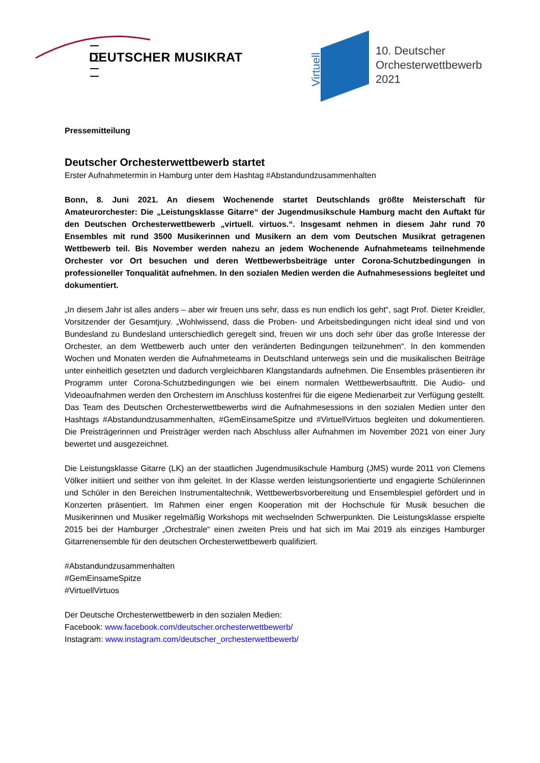Virtuell
DEUTSCHER MUSIKRAT
10. Deutscher
Orchesterwettbewerb
2021
Pressemitteilung
Deutscher Orchesterwettbewerb startet
Erster Aufnahmetermin in Hamburg unter dem Hashtag #Abstandundzusammenhalten
Bonn, 8. Juni 2021. An diesem Wochenende startet Deutschlands größte Meisterschaft für Amateurorchester: Die „Leistungsklasse Gitarre“ der Jugendmusikschule Hamburg macht den Auftakt für den Deutschen Orchesterwettbewerb „virtuell. virtuos.“. Insgesamt nehmen in diesem Jahr rund 70 Ensembles mit rund 3500 Musikerinnen und Musikern an dem vom Deutschen Musikrat getragenen Wettbewerb teil. Bis November werden nahezu an jedem Wochenende Aufnahmeteams teilnehmende Orchester vor Ort besuchen und deren Wettbewerbsbeiträge unter Corona-Schutzbedingungen in professioneller Tonqualität aufnehmen. In den sozialen Medien werden die Aufnahmesessions begleitet und dokumentiert.
„In diesem Jahr ist alles anders – aber wir freuen uns sehr, dass es nun endlich los geht“, sagt Prof. Dieter Kreidler, Vorsitzender der Gesamtjury. „Wohlwissend, dass die Proben- und Arbeitsbedingungen nicht ideal sind und von Bundesland zu Bundesland unterschiedlich geregelt sind, freuen wir uns doch sehr über das große Interesse der Orchester, an dem Wettbewerb auch unter den veränderten Bedingungen teilzunehmen“. In den kommenden Wochen und Monaten werden die Aufnahmeteams in Deutschland unterwegs sein und die musikalischen Beiträge unter einheitlich gesetzten und dadurch vergleichbaren Klangstandards aufnehmen. Die Ensembles präsentieren ihr Programm unter Corona-Schutzbedingungen wie bei einem normalen Wettbewerbsauftritt. Die Audio- und Videoaufnahmen werden den Orchestern im Anschluss kostenfrei für die eigene Medienarbeit zur Verfügung gestellt. Das Team des Deutschen Orchesterwettbewerbs wird die Aufnahmesessions in den sozialen Medien unter den Hashtags #Abstandundzusammenhalten, #GemEinsameSpitze und #VirtuellVirtuos begleiten und dokumentieren. Die Preisträgerinnen und Preisträger werden nach Abschluss aller Aufnahmen im November 2021 von einer Jury bewertet und ausgezeichnet.
Die Leistungsklasse Gitarre (LK) an der staatlichen Jugendmusikschule Hamburg (JMS) wurde 2011 von Clemens Völker initiiert und seither von ihm geleitet. In der Klasse werden leistungsorientierte und engagierte Schülerinnen und Schüler in den Bereichen Instrumentaltechnik, Wettbewerbsvorbereitung und Ensemblespiel gefördert und in Konzerten präsentiert. Im Rahmen einer engen Kooperation mit der Hochschule für Musik besuchen die Musikerinnen und Musiker regelmäßig Workshops mit wechselnden Schwerpunkten. Die Leistungsklasse erspielte 2015 bei der Hamburger „Orchestrale“ einen zweiten Preis und hat sich im Mai 2019 als einziges Hamburger Gitarrenensemble für den deutschen Orchesterwettbewerb qualifiziert.
#Abstandundzusammenhalten
#GemEinsameSpitze
#VirtuellVirtuos
Der Deutsche Orchesterwettbewerb in den sozialen Medien:
Facebook: www.facebook.com/deutscher.orchesterwettbewerb/
Instagram: www.instagram.com/deutscher_orchesterwettbewerb/